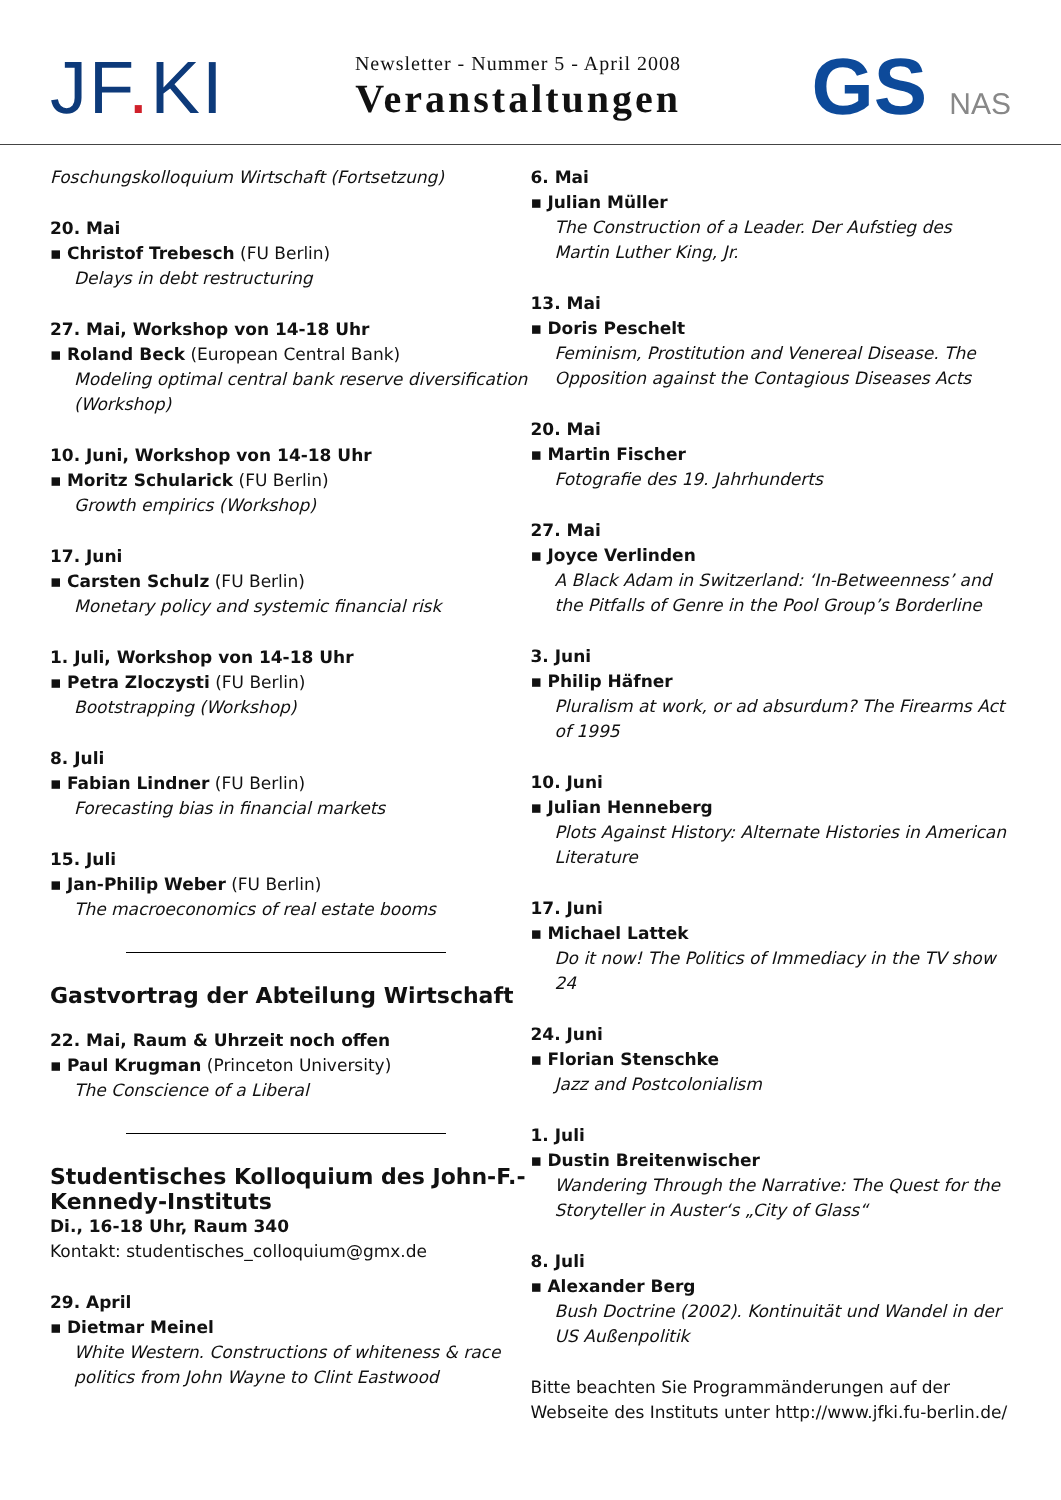JF. KI
Newsletter - Nummer 5 - April 2008
Veranstaltungen
GS NAS
Foschungskolloquium Wirtschaft (Fortsetzung)
20. Mai
▪ Christof Trebesch (FU Berlin)
Delays in debt restructuring
27. Mai, Workshop von 14-18 Uhr
▪ Roland Beck (European Central Bank)
Modeling optimal central bank reserve diversification (Workshop)
10. Juni, Workshop von 14-18 Uhr
▪ Moritz Schularick (FU Berlin)
Growth empirics (Workshop)
17. Juni
▪ Carsten Schulz (FU Berlin)
Monetary policy and systemic financial risk
1. Juli, Workshop von 14-18 Uhr
▪ Petra Zloczysti (FU Berlin)
Bootstrapping (Workshop)
8. Juli
▪ Fabian Lindner (FU Berlin)
Forecasting bias in financial markets
15. Juli
▪ Jan-Philip Weber (FU Berlin)
The macroeconomics of real estate booms
Gastvortrag der Abteilung Wirtschaft
22. Mai, Raum & Uhrzeit noch offen
▪ Paul Krugman (Princeton University)
The Conscience of a Liberal
Studentisches Kolloquium des John-F.-Kennedy-Instituts
Di., 16-18 Uhr, Raum 340
Kontakt: studentisches_colloquium@gmx.de
29. April
▪ Dietmar Meinel
White Western. Constructions of whiteness & race politics from John Wayne to Clint Eastwood
6. Mai
▪ Julian Müller
The Construction of a Leader. Der Aufstieg des Martin Luther King, Jr.
13. Mai
▪ Doris Peschelt
Feminism, Prostitution and Venereal Disease. The Opposition against the Contagious Diseases Acts
20. Mai
▪ Martin Fischer
Fotografie des 19. Jahrhunderts
27. Mai
▪ Joyce Verlinden
A Black Adam in Switzerland: ‘In-Betweenness’ and the Pitfalls of Genre in the Pool Group’s Borderline
3. Juni
▪ Philip Häfner
Pluralism at work, or ad absurdum? The Firearms Act of 1995
10. Juni
▪ Julian Henneberg
Plots Against History: Alternate Histories in American Literature
17. Juni
▪ Michael Lattek
Do it now! The Politics of Immediacy in the TV show 24
24. Juni
▪ Florian Stenschke
Jazz and Postcolonialism
1. Juli
▪ Dustin Breitenwischer
Wandering Through the Narrative: The Quest for the Storyteller in Auster‘s „City of Glass“
8. Juli
▪ Alexander Berg
Bush Doctrine (2002). Kontinuität und Wandel in der US Außenpolitik
Bitte beachten Sie Programmänderungen auf der Webseite des Instituts unter http://www.jfki.fu-berlin.de/